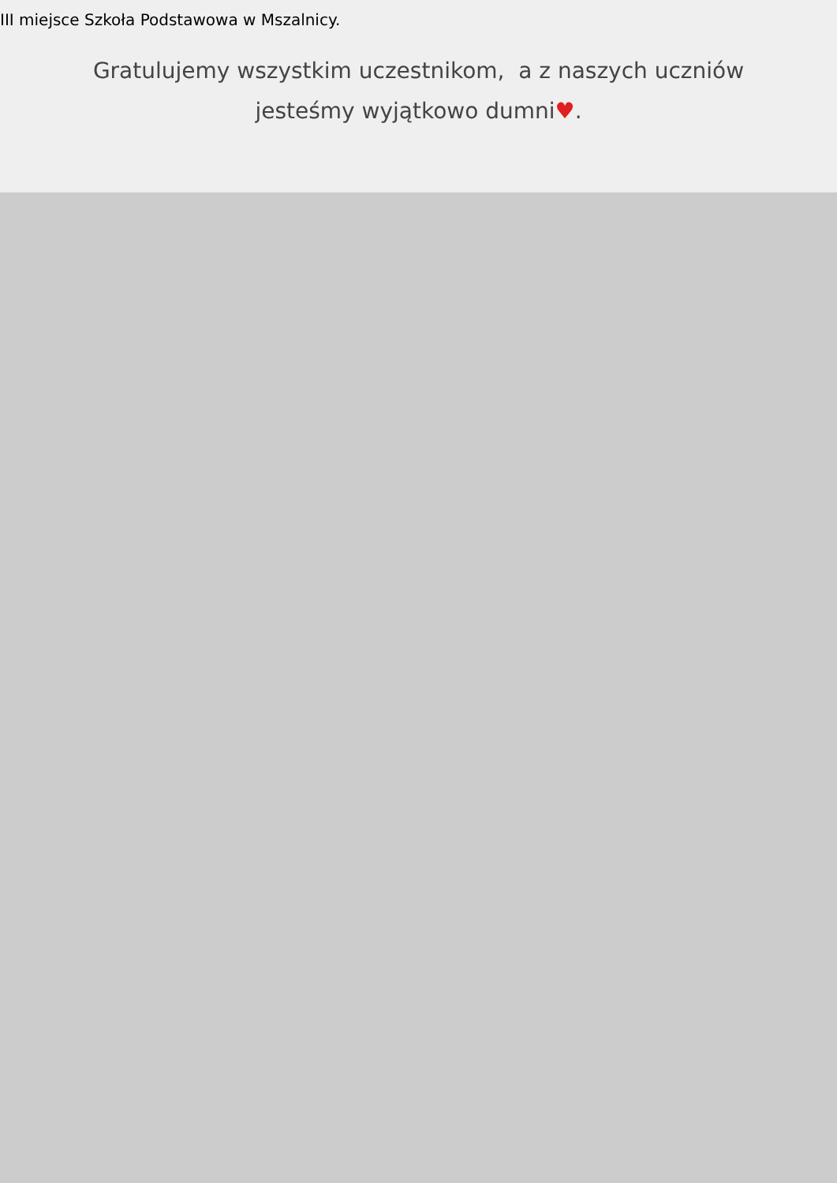III miejsce Szkoła Podstawowa w Mszalnicy.
Gratulujemy wszystkim uczestnikom, a z naszych uczniów
jesteśmy wyjątkowo dumni♥.